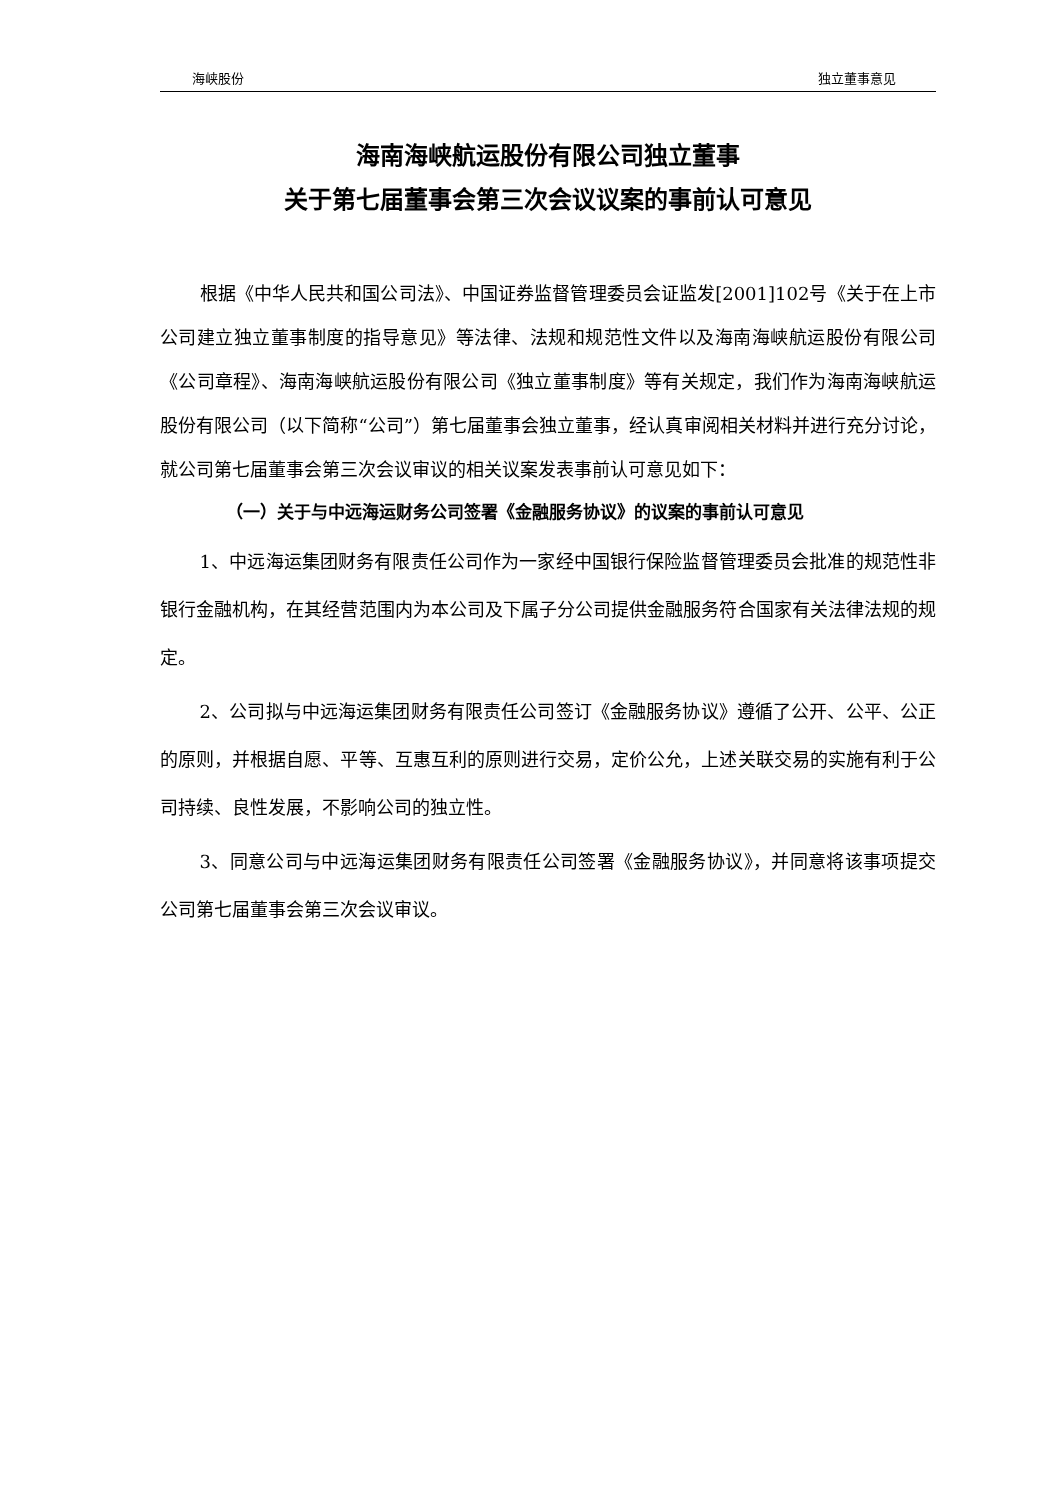海峡股份 独立董事意见
海南海峡航运股份有限公司独立董事
关于第七届董事会第三次会议议案的事前认可意见
根据《中华人民共和国公司法》、中国证券监督管理委员会证监发[2001]102号《关于在上市公司建立独立董事制度的指导意见》等法律、法规和规范性文件以及海南海峡航运股份有限公司《公司章程》、海南海峡航运股份有限公司《独立董事制度》等有关规定，我们作为海南海峡航运股份有限公司（以下简称“公司”）第七届董事会独立董事，经认真审阅相关材料并进行充分讨论，就公司第七届董事会第三次会议审议的相关议案发表事前认可意见如下：
（一）关于与中远海运财务公司签署《金融服务协议》的议案的事前认可意见
1、中远海运集团财务有限责任公司作为一家经中国银行保险监督管理委员会批准的规范性非银行金融机构，在其经营范围内为本公司及下属子分公司提供金融服务符合国家有关法律法规的规定。
2、公司拟与中远海运集团财务有限责任公司签订《金融服务协议》遵循了公开、公平、公正的原则，并根据自愿、平等、互惠互利的原则进行交易，定价公允，上述关联交易的实施有利于公司持续、良性发展，不影响公司的独立性。
3、同意公司与中远海运集团财务有限责任公司签署《金融服务协议》，并同意将该事项提交公司第七届董事会第三次会议审议。